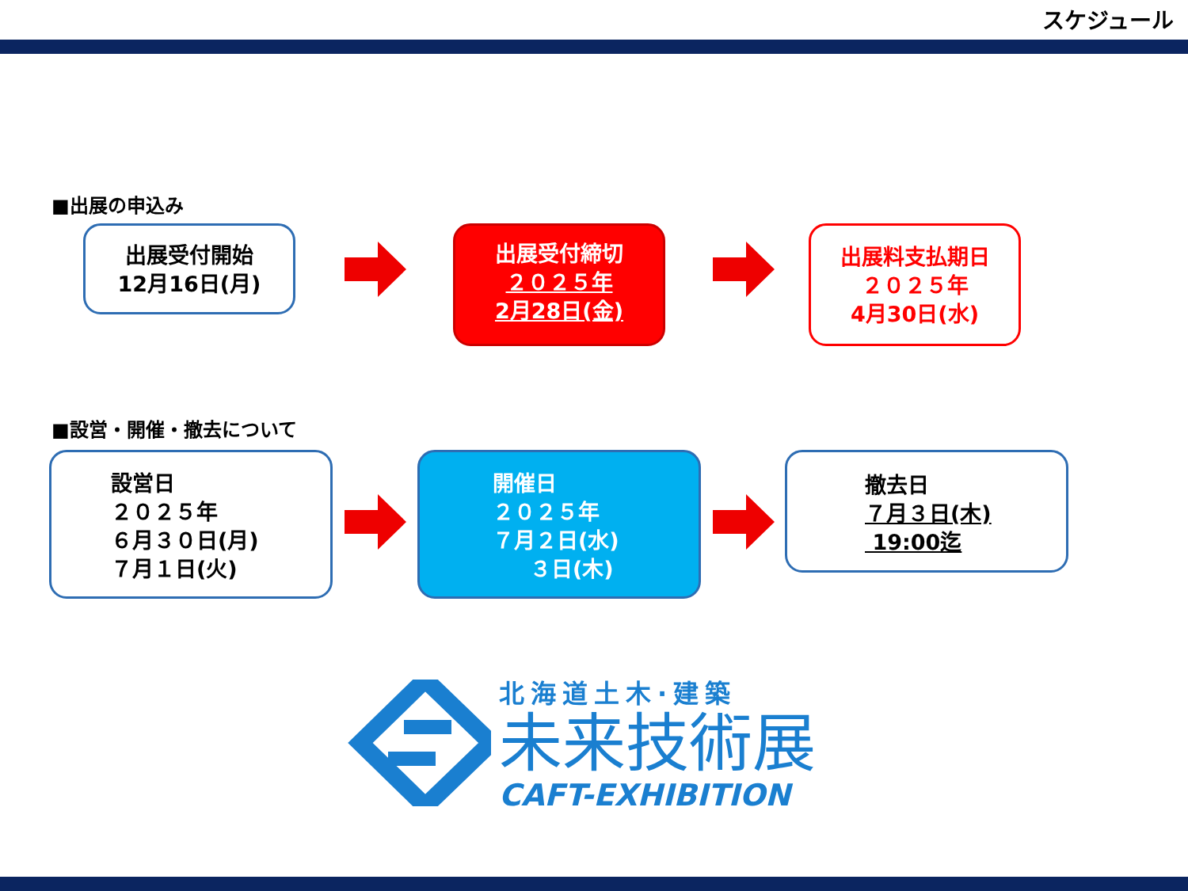スケジュール
■出展の申込み
出展受付開始
12月16日(月)
出展受付締切
２０２５年
2月28日(金)
出展料支払期日
２０２５年
4月30日(水)
■設営・開催・撤去について
設営日
２０２５年
６月３０日(月)
７月１日(火)
開催日
２０２５年
７月２日(水)
３日(木)
撤去日
７月３日(木)
19:00迄
北海道土木·建築
未来技術展
CAFT-EXHIBITION